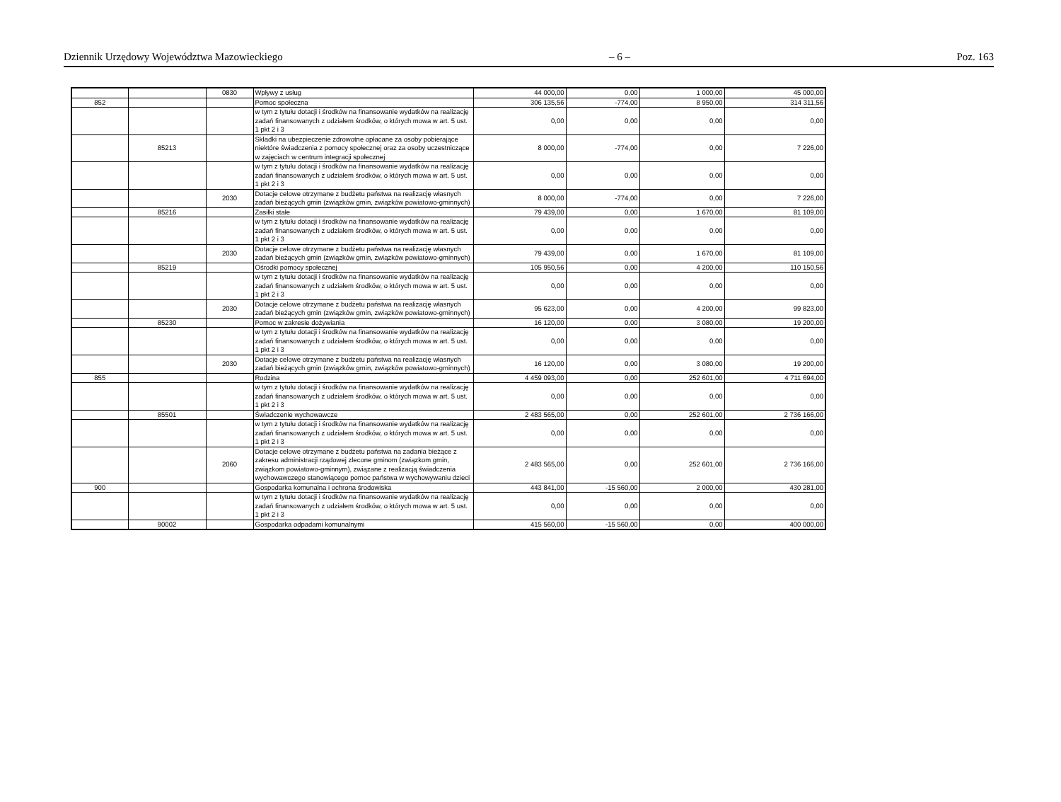Dziennik Urzędowy Województwa Mazowieckiego – 6 – Poz. 163
| | | 0830 | Wpływy z usług | 44 000,00 | 0,00 | 1 000,00 | 45 000,00 |
| 852 | | | Pomoc społeczna | 306 135,56 | -774,00 | 8 950,00 | 314 311,56 |
| | | | w tym z tytułu dotacji i środków na finansowanie wydatków na realizację zadań finansowanych z udziałem środków, o których mowa w art. 5 ust. 1 pkt 2 i 3 | 0,00 | 0,00 | 0,00 | 0,00 |
| | 85213 | | Składki na ubezpieczenie zdrowotne opłacane za osoby pobierające niektóre świadczenia z pomocy społecznej oraz za osoby uczestniczące w zajęciach w centrum integracji społecznej | 8 000,00 | -774,00 | 0,00 | 7 226,00 |
| | | | w tym z tytułu dotacji i środków na finansowanie wydatków na realizację zadań finansowanych z udziałem środków, o których mowa w art. 5 ust. 1 pkt 2 i 3 | 0,00 | 0,00 | 0,00 | 0,00 |
| | | 2030 | Dotacje celowe otrzymane z budżetu państwa na realizację własnych zadań bieżących gmin (związków gmin, związków powiatowo-gminnych) | 8 000,00 | -774,00 | 0,00 | 7 226,00 |
| | 85216 | | Zasiłki stałe | 79 439,00 | 0,00 | 1 670,00 | 81 109,00 |
| | | | w tym z tytułu dotacji i środków na finansowanie wydatków na realizację zadań finansowanych z udziałem środków, o których mowa w art. 5 ust. 1 pkt 2 i 3 | 0,00 | 0,00 | 0,00 | 0,00 |
| | | 2030 | Dotacje celowe otrzymane z budżetu państwa na realizację własnych zadań bieżących gmin (związków gmin, związków powiatowo-gminnych) | 79 439,00 | 0,00 | 1 670,00 | 81 109,00 |
| | 85219 | | Ośrodki pomocy społecznej | 105 950,56 | 0,00 | 4 200,00 | 110 150,56 |
| | | | w tym z tytułu dotacji i środków na finansowanie wydatków na realizację zadań finansowanych z udziałem środków, o których mowa w art. 5 ust. 1 pkt 2 i 3 | 0,00 | 0,00 | 0,00 | 0,00 |
| | | 2030 | Dotacje celowe otrzymane z budżetu państwa na realizację własnych zadań bieżących gmin (związków gmin, związków powiatowo-gminnych) | 95 623,00 | 0,00 | 4 200,00 | 99 823,00 |
| | 85230 | | Pomoc w zakresie dożywiania | 16 120,00 | 0,00 | 3 080,00 | 19 200,00 |
| | | | w tym z tytułu dotacji i środków na finansowanie wydatków na realizację zadań finansowanych z udziałem środków, o których mowa w art. 5 ust. 1 pkt 2 i 3 | 0,00 | 0,00 | 0,00 | 0,00 |
| | | 2030 | Dotacje celowe otrzymane z budżetu państwa na realizację własnych zadań bieżących gmin (związków gmin, związków powiatowo-gminnych) | 16 120,00 | 0,00 | 3 080,00 | 19 200,00 |
| 855 | | | Rodzina | 4 459 093,00 | 0,00 | 252 601,00 | 4 711 694,00 |
| | | | w tym z tytułu dotacji i środków na finansowanie wydatków na realizację zadań finansowanych z udziałem środków, o których mowa w art. 5 ust. 1 pkt 2 i 3 | 0,00 | 0,00 | 0,00 | 0,00 |
| | 85501 | | Świadczenie wychowawcze | 2 483 565,00 | 0,00 | 252 601,00 | 2 736 166,00 |
| | | | w tym z tytułu dotacji i środków na finansowanie wydatków na realizację zadań finansowanych z udziałem środków, o których mowa w art. 5 ust. 1 pkt 2 i 3 | 0,00 | 0,00 | 0,00 | 0,00 |
| | | 2060 | Dotacje celowe otrzymane z budżetu państwa na zadania bieżące z zakresu administracji rządowej zlecone gminom (związkom gmin, związkom powiatowo-gminnym), związane z realizacją świadczenia wychowawczego stanowiącego pomoc państwa w wychowywaniu dzieci | 2 483 565,00 | 0,00 | 252 601,00 | 2 736 166,00 |
| 900 | | | Gospodarka komunalna i ochrona środowiska | 443 841,00 | -15 560,00 | 2 000,00 | 430 281,00 |
| | | | w tym z tytułu dotacji i środków na finansowanie wydatków na realizację zadań finansowanych z udziałem środków, o których mowa w art. 5 ust. 1 pkt 2 i 3 | 0,00 | 0,00 | 0,00 | 0,00 |
| | 90002 | | Gospodarka odpadami komunalnymi | 415 560,00 | -15 560,00 | 0,00 | 400 000,00 |